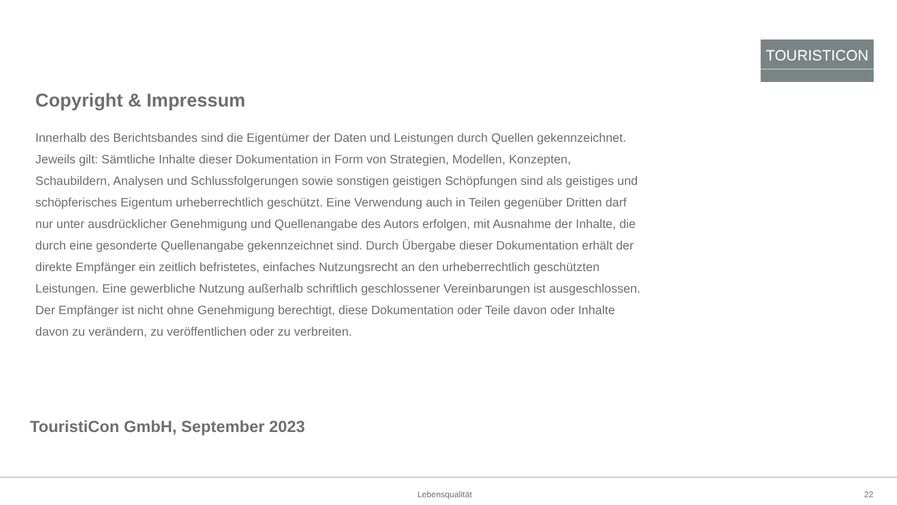TOURISTICON
Copyright & Impressum
Innerhalb des Berichtsbandes sind die Eigentümer der Daten und Leistungen durch Quellen gekennzeichnet. Jeweils gilt: Sämtliche Inhalte dieser Dokumentation in Form von Strategien, Modellen, Konzepten, Schaubildern, Analysen und Schlussfolgerungen sowie sonstigen geistigen Schöpfungen sind als geistiges und schöpferisches Eigentum urheberrechtlich geschützt. Eine Verwendung auch in Teilen gegenüber Dritten darf nur unter ausdrücklicher Genehmigung und Quellenangabe des Autors erfolgen, mit Ausnahme der Inhalte, die durch eine gesonderte Quellenangabe gekennzeichnet sind. Durch Übergabe dieser Dokumentation erhält der direkte Empfänger ein zeitlich befristetes, einfaches Nutzungsrecht an den urheberrechtlich geschützten Leistungen. Eine gewerbliche Nutzung außerhalb schriftlich geschlossener Vereinbarungen ist ausgeschlossen. Der Empfänger ist nicht ohne Genehmigung berechtigt, diese Dokumentation oder Teile davon oder Inhalte davon zu verändern, zu veröffentlichen oder zu verbreiten.
TouristiCon GmbH, September 2023
Lebensqualität 22